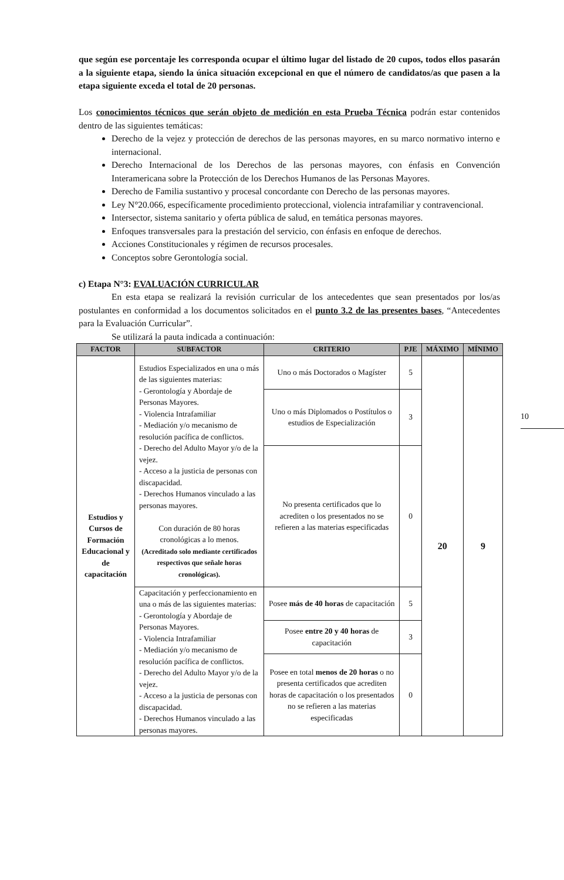10
que según ese porcentaje les corresponda ocupar el último lugar del listado de 20 cupos, todos ellos pasarán a la siguiente etapa, siendo la única situación excepcional en que el número de candidatos/as que pasen a la etapa siguiente exceda el total de 20 personas.
Los conocimientos técnicos que serán objeto de medición en esta Prueba Técnica podrán estar contenidos dentro de las siguientes temáticas:
Derecho de la vejez y protección de derechos de las personas mayores, en su marco normativo interno e internacional.
Derecho Internacional de los Derechos de las personas mayores, con énfasis en Convención Interamericana sobre la Protección de los Derechos Humanos de las Personas Mayores.
Derecho de Familia sustantivo y procesal concordante con Derecho de las personas mayores.
Ley N°20.066, específicamente procedimiento proteccional, violencia intrafamiliar y contravencional.
Intersector, sistema sanitario y oferta pública de salud, en temática personas mayores.
Enfoques transversales para la prestación del servicio, con énfasis en enfoque de derechos.
Acciones Constitucionales y régimen de recursos procesales.
Conceptos sobre Gerontología social.
c) Etapa N°3: EVALUACIÓN CURRICULAR
En esta etapa se realizará la revisión curricular de los antecedentes que sean presentados por los/as postulantes en conformidad a los documentos solicitados en el punto 3.2 de las presentes bases, “Antecedentes para la Evaluación Curricular”.
Se utilizará la pauta indicada a continuación:
| FACTOR | SUBFACTOR | CRITERIO | PJE | MÁXIMO | MÍNIMO |
| --- | --- | --- | --- | --- | --- |
| Estudios y Cursos de Formación Educacional y de capacitación | Estudios Especializados en una o más de las siguientes materias: - Gerontología y Abordaje de Personas Mayores. - Violencia Intrafamiliar - Mediación y/o mecanismo de resolución pacífica de conflictos. - Derecho del Adulto Mayor y/o de la vejez. - Acceso a la justicia de personas con discapacidad. - Derechos Humanos vinculado a las personas mayores. Con duración de 80 horas cronológicas a lo menos. (Acreditado solo mediante certificados respectivos que señale horas cronológicas). | Uno o más Doctorados o Magíster | 5 | 20 | 9 |
| | | Uno o más Diplomados o Postítulos o estudios de Especialización | 3 | | |
| | | No presenta certificados que lo acrediten o los presentados no se refieren a las materias especificadas | 0 | | |
| | Capacitación y perfeccionamiento en una o más de las siguientes materias: - Gerontología y Abordaje de Personas Mayores. - Violencia Intrafamiliar - Mediación y/o mecanismo de resolución pacífica de conflictos. - Derecho del Adulto Mayor y/o de la vejez. - Acceso a la justicia de personas con discapacidad. - Derechos Humanos vinculado a las personas mayores. | Posee más de 40 horas de capacitación | 5 | | |
| | | Posee entre 20 y 40 horas de capacitación | 3 | | |
| | | Posee en total menos de 20 horas o no presenta certificados que acrediten horas de capacitación o los presentados no se refieren a las materias especificadas | 0 | | |